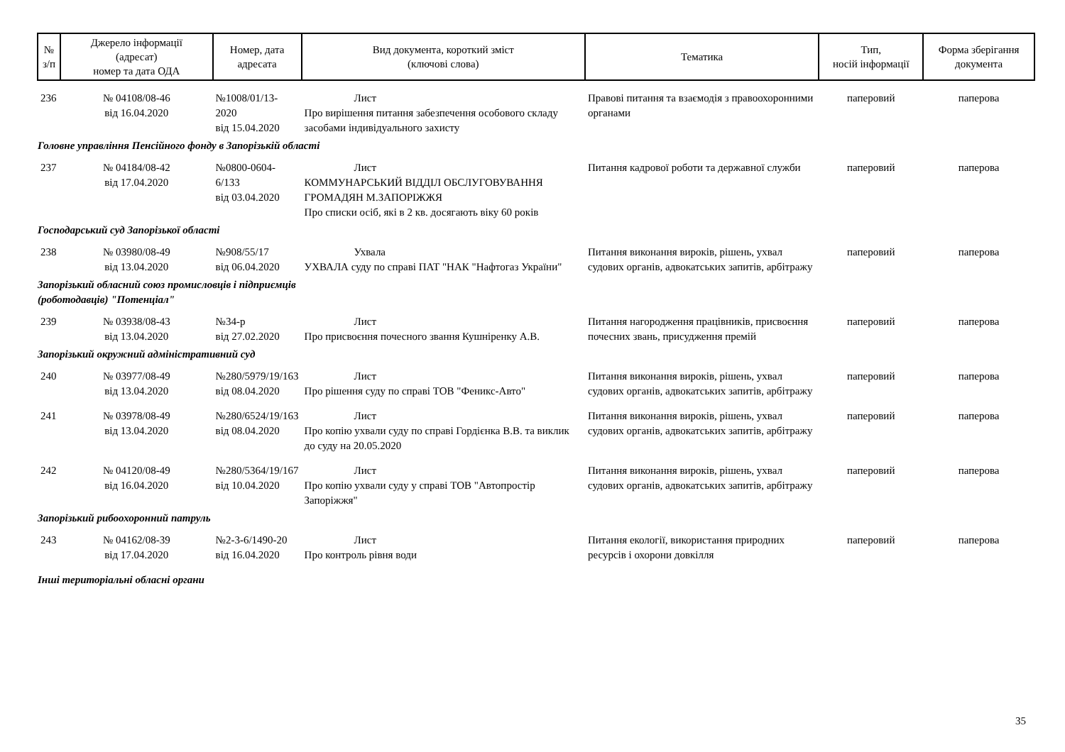| № з/п | Джерело інформації (адресат) номер та дата ОДА | Номер, дата адресата | Вид документа, короткий зміст (ключові слова) | Тематика | Тип, носій інформації | Форма зберігання документа |
| --- | --- | --- | --- | --- | --- | --- |
| 236 | № 04108/08-46 від 16.04.2020 | №1008/01/13-2020 від 15.04.2020 | Лист Про вирішення питання забезпечення особового складу засобами індивідуального захисту | Правові питання та взаємодія з правоохоронними органами | паперовий | паперова |
| Головне управління Пенсійного фонду в Запорізькій області | | | | | | |
| 237 | № 04184/08-42 від 17.04.2020 | №0800-0604-6/133 від 03.04.2020 | Лист КОММУНАРСЬКИЙ ВІДДІЛ ОБСЛУГОВУВАННЯ ГРОМАДЯН М.ЗАПОРІЖЖЯ Про списки осіб, які в 2 кв. досягають віку 60 років | Питання кадрової роботи та державної служби | паперовий | паперова |
| Господарський суд Запорізької області | | | | | | |
| 238 | № 03980/08-49 від 13.04.2020 | №908/55/17 від 06.04.2020 | Ухвала УХВАЛА суду по справі ПАТ "НАК "Нафтогаз України" | Питання виконання вироків, рішень, ухвал судових органів, адвокатських запитів, арбітражу | паперовий | паперова |
| Запорізький обласний союз промисловців і підприємців (роботодавців) "Потенціал" | | | | | | |
| 239 | № 03938/08-43 від 13.04.2020 | №34-р від 27.02.2020 | Лист Про присвоєння почесного звання Кушніренку А.В. | Питання нагородження працівників, присвоєння почесних звань, присудження премій | паперовий | паперова |
| Запорізький окружний адміністративний суд | | | | | | |
| 240 | № 03977/08-49 від 13.04.2020 | №280/5979/19/163 від 08.04.2020 | Лист Про рішення суду по справі ТОВ "Феникс-Авто" | Питання виконання вироків, рішень, ухвал судових органів, адвокатських запитів, арбітражу | паперовий | паперова |
| 241 | № 03978/08-49 від 13.04.2020 | №280/6524/19/163 від 08.04.2020 | Лист Про копію ухвали суду по справі Гордієнка В.В. та виклик до суду на 20.05.2020 | Питання виконання вироків, рішень, ухвал судових органів, адвокатських запитів, арбітражу | паперовий | паперова |
| 242 | № 04120/08-49 від 16.04.2020 | №280/5364/19/167 від 10.04.2020 | Лист Про копію ухвали суду у справі ТОВ "Автопростір Запоріжжя" | Питання виконання вироків, рішень, ухвал судових органів, адвокатських запитів, арбітражу | паперовий | паперова |
| Запорізький рибоохоронний патруль | | | | | | |
| 243 | № 04162/08-39 від 17.04.2020 | №2-3-6/1490-20 від 16.04.2020 | Лист Про контроль рівня води | Питання екології, використання природних ресурсів і охорони довкілля | паперовий | паперова |
| Інші територіальні обласні органи | | | | | | |
35